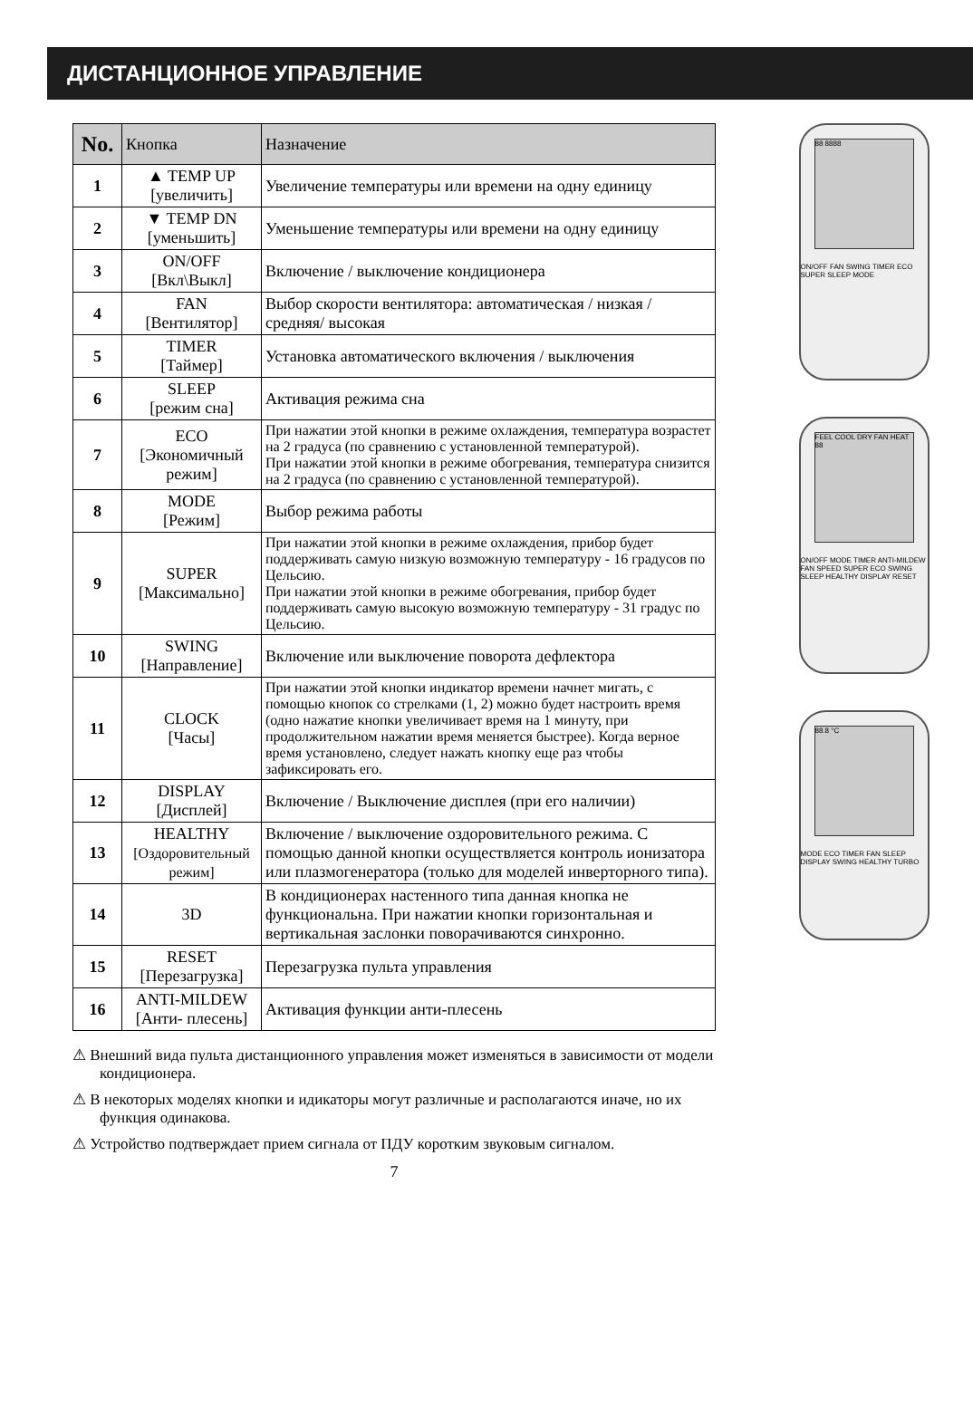ДИСТАНЦИОННОЕ УПРАВЛЕНИЕ
| No. | Кнопка | Назначение |
| --- | --- | --- |
| 1 | ▲ TEMP UP [увеличить] | Увеличение температуры или времени на одну единицу |
| 2 | ▼ TEMP DN [уменьшить] | Уменьшение температуры или времени на одну единицу |
| 3 | ON/OFF [Вкл\Выкл] | Включение / выключение кондиционера |
| 4 | FAN [Вентилятор] | Выбор скорости вентилятора: автоматическая / низкая / средняя/ высокая |
| 5 | TIMER [Таймер] | Установка автоматического включения / выключения |
| 6 | SLEEP [режим сна] | Активация режима сна |
| 7 | ECO [Экономичный режим] | При нажатии этой кнопки в режиме охлаждения, температура возрастет на 2 градуса (по сравнению с установленной температурой). При нажатии этой кнопки в режиме обогревания, температура снизится на 2 градуса (по сравнению с установленной температурой). |
| 8 | MODE [Режим] | Выбор режима работы |
| 9 | SUPER [Максимально] | При нажатии этой кнопки в режиме охлаждения, прибор будет поддерживать самую низкую возможную температуру - 16 градусов по Цельсию. При нажатии этой кнопки в режиме обогревания, прибор будет поддерживать самую высокую возможную температуру - 31 градус по Цельсию. |
| 10 | SWING [Направление] | Включение или выключение поворота дефлектора |
| 11 | CLOCK [Часы] | При нажатии этой кнопки индикатор времени начнет мигать, с помощью кнопок со стрелками (1, 2) можно будет настроить время (одно нажатие кнопки увеличивает время на 1 минуту, при продолжительном нажатии время меняется быстрее). Когда верное время установлено, следует нажать кнопку еще раз чтобы зафиксировать его. |
| 12 | DISPLAY [Дисплей] | Включение / Выключение дисплея (при его наличии) |
| 13 | HEALTHY [Оздоровительный режим] | Включение / выключение оздоровительного режима. С помощью данной кнопки осуществляется контроль ионизатора или плазмогенератора (только для моделей инверторного типа). |
| 14 | 3D | В кондиционерах настенного типа данная кнопка не функциональна. При нажатии кнопки горизонтальная и вертикальная заслонки поворачиваются синхронно. |
| 15 | RESET [Перезагрузка] | Перезагрузка пульта управления |
| 16 | ANTI-MILDEW [Анти- плесень] | Активация функции анти-плесень |
⚠ Внешний вида пульта дистанционного управления может изменяться в зависимости от модели кондиционера.
⚠ В некоторых моделях кнопки и идикаторы могут различные и располагаются иначе, но их функция одинакова.
⚠ Устройство подтверждает прием сигнала от ПДУ коротким звуковым сигналом.
7
88 8888
ON/OFF FAN SWING TIMER ECO SUPER SLEEP MODE
FEEL COOL DRY FAN HEAT 88
ON/OFF MODE TIMER ANTI-MILDEW FAN SPEED SUPER ECO SWING SLEEP HEALTHY DISPLAY RESET
88.8 °C
MODE ECO TIMER FAN SLEEP DISPLAY SWING HEALTHY TURBO